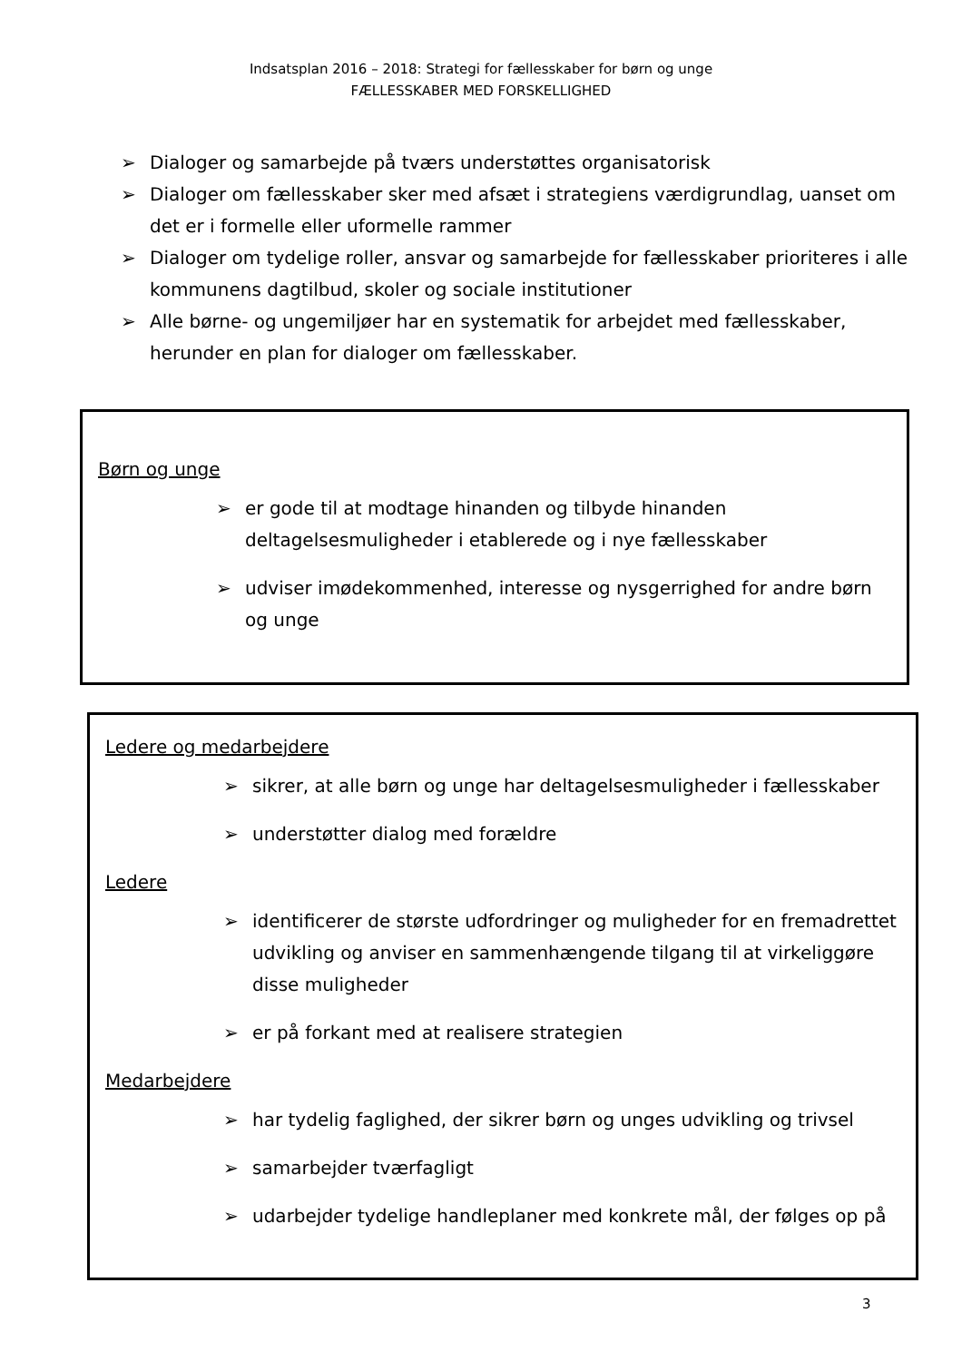Indsatsplan 2016 – 2018: Strategi for fællesskaber for børn og unge
FÆLLESSKABER MED FORSKELLIGHED
➢ Dialoger og samarbejde på tværs understøttes organisatorisk
➢ Dialoger om fællesskaber sker med afsæt i strategiens værdigrundlag, uanset om det er i formelle eller uformelle rammer
➢ Dialoger om tydelige roller, ansvar og samarbejde for fællesskaber prioriteres i alle kommunens dagtilbud, skoler og sociale institutioner
➢ Alle børne- og ungemiljøer har en systematik for arbejdet med fællesskaber, herunder en plan for dialoger om fællesskaber.
Børn og unge
➢ er gode til at modtage hinanden og tilbyde hinanden deltagelsesmuligheder i etablerede og i nye fællesskaber
➢ udviser imødekommenhed, interesse og nysgerrighed for andre børn og unge
Ledere og medarbejdere
➢ sikrer, at alle børn og unge har deltagelsesmuligheder i fællesskaber
➢ understøtter dialog med forældre
Ledere
➢ identificerer de største udfordringer og muligheder for en fremadrettet udvikling og anviser en sammenhængende tilgang til at virkeliggøre disse muligheder
➢ er på forkant med at realisere strategien
Medarbejdere
➢ har tydelig faglighed, der sikrer børn og unges udvikling og trivsel
➢ samarbejder tværfagligt
➢ udarbejder tydelige handleplaner med konkrete mål, der følges op på
3